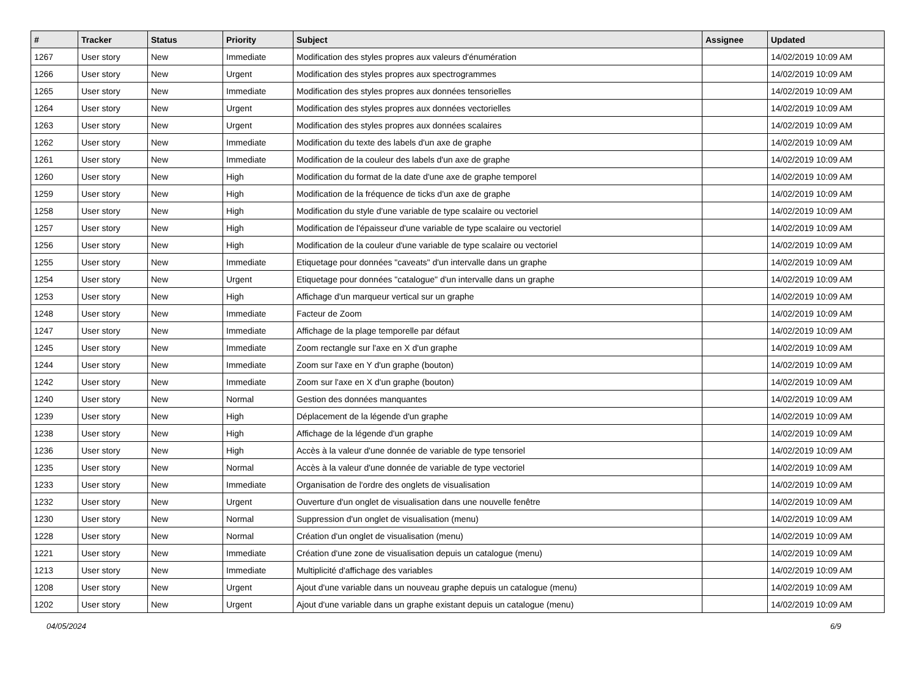| # | Tracker | Status | Priority | Subject | Assignee | Updated |
| --- | --- | --- | --- | --- | --- | --- |
| 1267 | User story | New | Immediate | Modification des styles propres aux valeurs d'énumération | | 14/02/2019 10:09 AM |
| 1266 | User story | New | Urgent | Modification des styles propres aux spectrogrammes | | 14/02/2019 10:09 AM |
| 1265 | User story | New | Immediate | Modification des styles propres aux données tensorielles | | 14/02/2019 10:09 AM |
| 1264 | User story | New | Urgent | Modification des styles propres aux données vectorielles | | 14/02/2019 10:09 AM |
| 1263 | User story | New | Urgent | Modification des styles propres aux données scalaires | | 14/02/2019 10:09 AM |
| 1262 | User story | New | Immediate | Modification du texte des labels d'un axe de graphe | | 14/02/2019 10:09 AM |
| 1261 | User story | New | Immediate | Modification de la couleur des labels d'un axe de graphe | | 14/02/2019 10:09 AM |
| 1260 | User story | New | High | Modification du format de la date d'une axe de graphe temporel | | 14/02/2019 10:09 AM |
| 1259 | User story | New | High | Modification de la fréquence de ticks d'un axe de graphe | | 14/02/2019 10:09 AM |
| 1258 | User story | New | High | Modification du style d'une variable de type scalaire ou vectoriel | | 14/02/2019 10:09 AM |
| 1257 | User story | New | High | Modification de l'épaisseur d'une variable de type scalaire ou vectoriel | | 14/02/2019 10:09 AM |
| 1256 | User story | New | High | Modification de la couleur d'une variable de type scalaire ou vectoriel | | 14/02/2019 10:09 AM |
| 1255 | User story | New | Immediate | Etiquetage pour données "caveats" d'un intervalle dans un graphe | | 14/02/2019 10:09 AM |
| 1254 | User story | New | Urgent | Etiquetage pour données "catalogue" d'un intervalle dans un graphe | | 14/02/2019 10:09 AM |
| 1253 | User story | New | High | Affichage d'un marqueur vertical sur un graphe | | 14/02/2019 10:09 AM |
| 1248 | User story | New | Immediate | Facteur de Zoom | | 14/02/2019 10:09 AM |
| 1247 | User story | New | Immediate | Affichage de la plage temporelle par défaut | | 14/02/2019 10:09 AM |
| 1245 | User story | New | Immediate | Zoom rectangle sur l'axe en X d'un graphe | | 14/02/2019 10:09 AM |
| 1244 | User story | New | Immediate | Zoom sur l'axe en Y d'un graphe (bouton) | | 14/02/2019 10:09 AM |
| 1242 | User story | New | Immediate | Zoom sur l'axe en X d'un graphe (bouton) | | 14/02/2019 10:09 AM |
| 1240 | User story | New | Normal | Gestion des données manquantes | | 14/02/2019 10:09 AM |
| 1239 | User story | New | High | Déplacement de la légende d'un graphe | | 14/02/2019 10:09 AM |
| 1238 | User story | New | High | Affichage de la légende d'un graphe | | 14/02/2019 10:09 AM |
| 1236 | User story | New | High | Accès à la valeur d'une donnée de variable de type tensoriel | | 14/02/2019 10:09 AM |
| 1235 | User story | New | Normal | Accès à la valeur d'une donnée de variable de type vectoriel | | 14/02/2019 10:09 AM |
| 1233 | User story | New | Immediate | Organisation de l'ordre des onglets de visualisation | | 14/02/2019 10:09 AM |
| 1232 | User story | New | Urgent | Ouverture d'un onglet de visualisation dans une nouvelle fenêtre | | 14/02/2019 10:09 AM |
| 1230 | User story | New | Normal | Suppression d'un onglet de visualisation (menu) | | 14/02/2019 10:09 AM |
| 1228 | User story | New | Normal | Création d'un onglet de visualisation (menu) | | 14/02/2019 10:09 AM |
| 1221 | User story | New | Immediate | Création d'une zone de visualisation depuis un catalogue (menu) | | 14/02/2019 10:09 AM |
| 1213 | User story | New | Immediate | Multiplicité d'affichage des variables | | 14/02/2019 10:09 AM |
| 1208 | User story | New | Urgent | Ajout d'une variable dans un nouveau graphe depuis un catalogue (menu) | | 14/02/2019 10:09 AM |
| 1202 | User story | New | Urgent | Ajout d'une variable dans un graphe existant depuis un catalogue (menu) | | 14/02/2019 10:09 AM |
04/05/2024 6/9